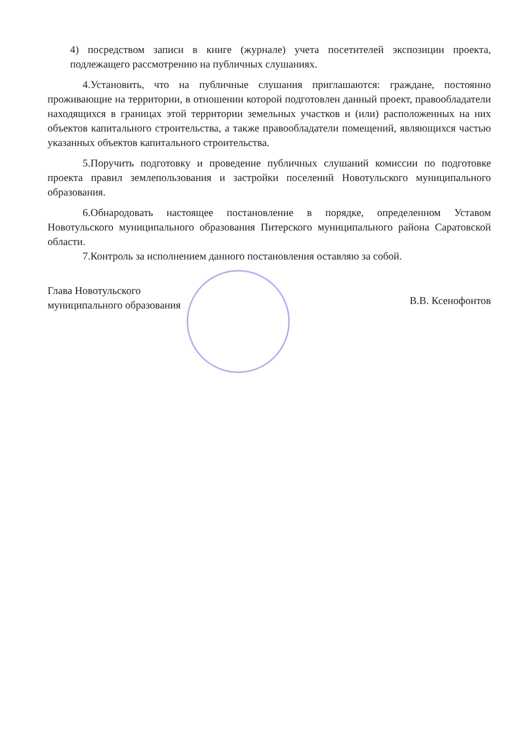4) посредством записи в книге (журнале) учета посетителей экспозиции проекта, подлежащего рассмотрению на публичных слушаниях.
4.Установить, что на публичные слушания приглашаются: граждане, постоянно проживающие на территории, в отношении которой подготовлен данный проект, правообладатели находящихся в границах этой территории земельных участков и (или) расположенных на них объектов капитального строительства, а также правообладатели помещений, являющихся частью указанных объектов капитального строительства.
5.Поручить подготовку и проведение публичных слушаний комиссии по подготовке проекта правил землепользования и застройки поселений Новотульского муниципального образования.
6.Обнародовать настоящее постановление в порядке, определенном Уставом Новотульского муниципального образования Питерского муниципального района Саратовской области.
7.Контроль за исполнением данного постановления оставляю за собой.
Глава Новотульского
муниципального образования
В.В. Ксенофонтов